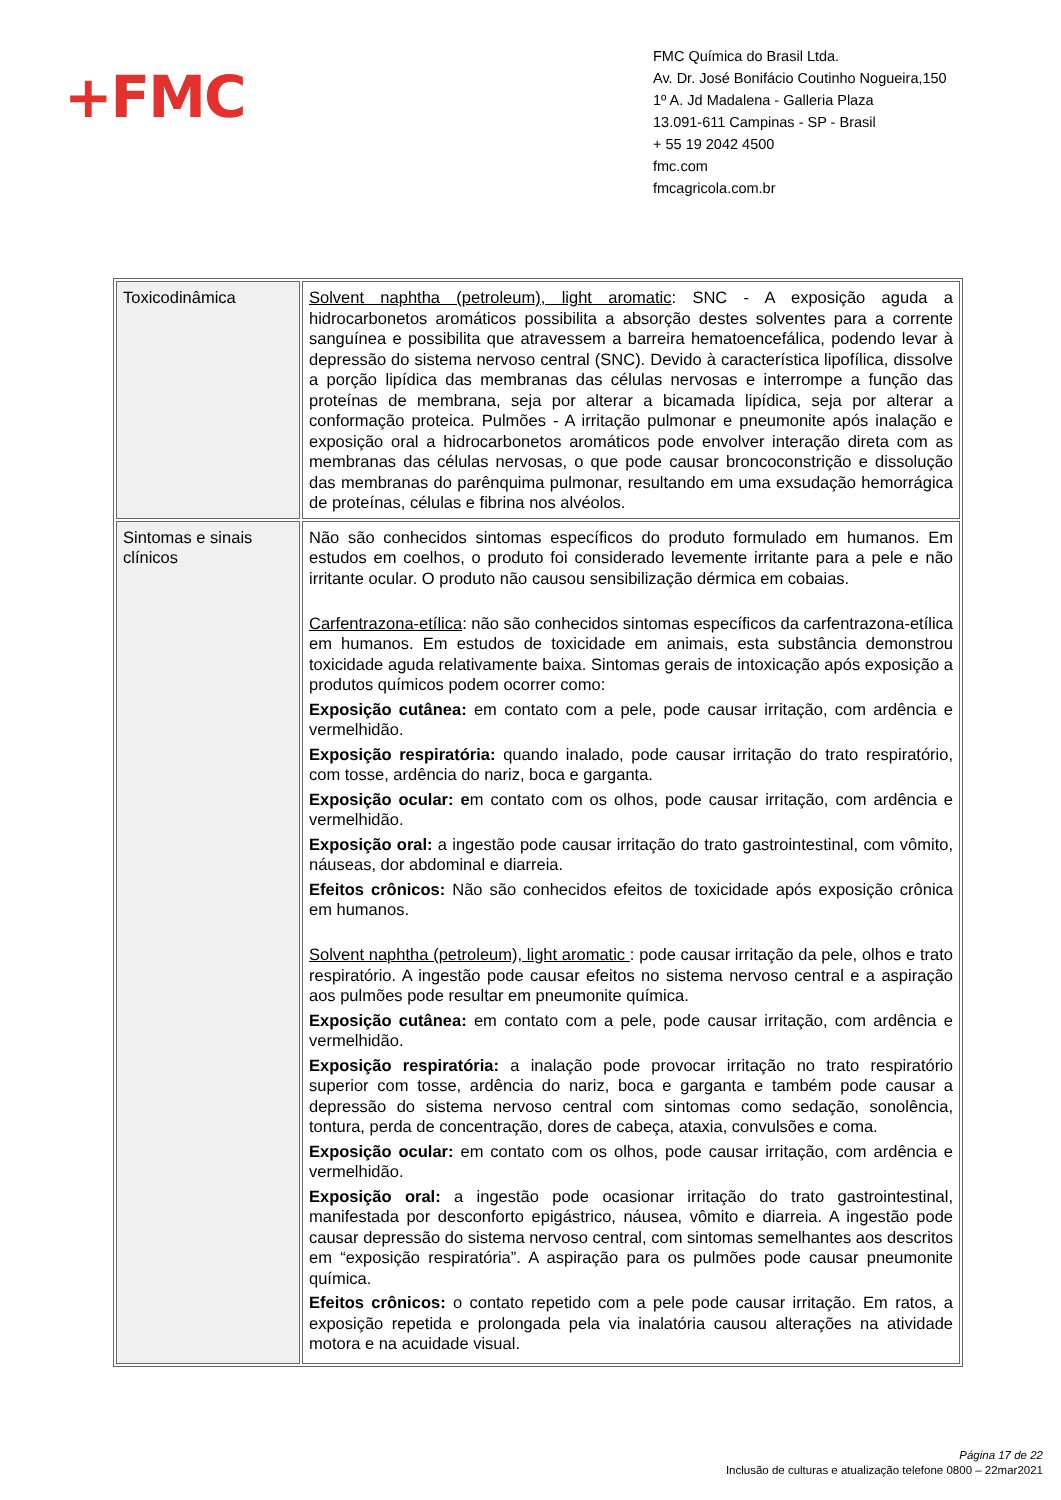+FMC
FMC Química do Brasil Ltda.
Av. Dr. José Bonifácio Coutinho Nogueira,150
1º A. Jd Madalena - Galleria Plaza
13.091-611 Campinas - SP - Brasil
+ 55 19 2042 4500
fmc.com
fmcagricola.com.br
| Toxicodinâmica | Solvent naphtha (petroleum), light aromatic : SNC - A exposição aguda a hidrocarbonetos aromáticos possibilita a absorção destes solventes para a corrente sanguínea e possibilita que atravessem a barreira hematoencefálica, podendo levar à depressão do sistema nervoso central (SNC). Devido à característica lipofílica, dissolve a porção lipídica das membranas das células nervosas e interrompe a função das proteínas de membrana, seja por alterar a bicamada lipídica, seja por alterar a conformação proteica. Pulmões - A irritação pulmonar e pneumonite após inalação e exposição oral a hidrocarbonetos aromáticos pode envolver interação direta com as membranas das células nervosas, o que pode causar broncoconstrição e dissolução das membranas do parênquima pulmonar, resultando em uma exsudação hemorrágica de proteínas, células e fibrina nos alvéolos. |
| Sintomas e sinais clínicos | Não são conhecidos sintomas específicos do produto formulado em humanos. Em estudos em coelhos, o produto foi considerado levemente irritante para a pele e não irritante ocular. O produto não causou sensibilização dérmica em cobaias. Carfentrazona-etílica : não são conhecidos sintomas específicos da carfentrazona-etílica em humanos. Em estudos de toxicidade em animais, esta substância demonstrou toxicidade aguda relativamente baixa. Sintomas gerais de intoxicação após exposição a produtos químicos podem ocorrer como: Exposição cutânea: em contato com a pele, pode causar irritação, com ardência e vermelhidão. Exposição respiratória: quando inalado, pode causar irritação do trato respiratório, com tosse, ardência do nariz, boca e garganta. Exposição ocular: e m contato com os olhos, pode causar irritação, com ardência e vermelhidão. Exposição oral: a ingestão pode causar irritação do trato gastrointestinal, com vômito, náuseas, dor abdominal e diarreia. Efeitos crônicos: Não são conhecidos efeitos de toxicidade após exposição crônica em humanos. Solvent naphtha (petroleum), light aromatic : pode causar irritação da pele, olhos e trato respiratório. A ingestão pode causar efeitos no sistema nervoso central e a aspiração aos pulmões pode resultar em pneumonite química. Exposição cutânea: em contato com a pele, pode causar irritação, com ardência e vermelhidão. Exposição respiratória: a inalação pode provocar irritação no trato respiratório superior com tosse, ardência do nariz, boca e garganta e também pode causar a depressão do sistema nervoso central com sintomas como sedação, sonolência, tontura, perda de concentração, dores de cabeça, ataxia, convulsões e coma. Exposição ocular: em contato com os olhos, pode causar irritação, com ardência e vermelhidão. Exposição oral: a ingestão pode ocasionar irritação do trato gastrointestinal, manifestada por desconforto epigástrico, náusea, vômito e diarreia. A ingestão pode causar depressão do sistema nervoso central, com sintomas semelhantes aos descritos em “exposição respiratória”. A aspiração para os pulmões pode causar pneumonite química. Efeitos crônicos: o contato repetido com a pele pode causar irritação. Em ratos, a exposição repetida e prolongada pela via inalatória causou alterações na atividade motora e na acuidade visual. |
Página 17 de 22
Inclusão de culturas e atualização telefone 0800 – 22mar2021